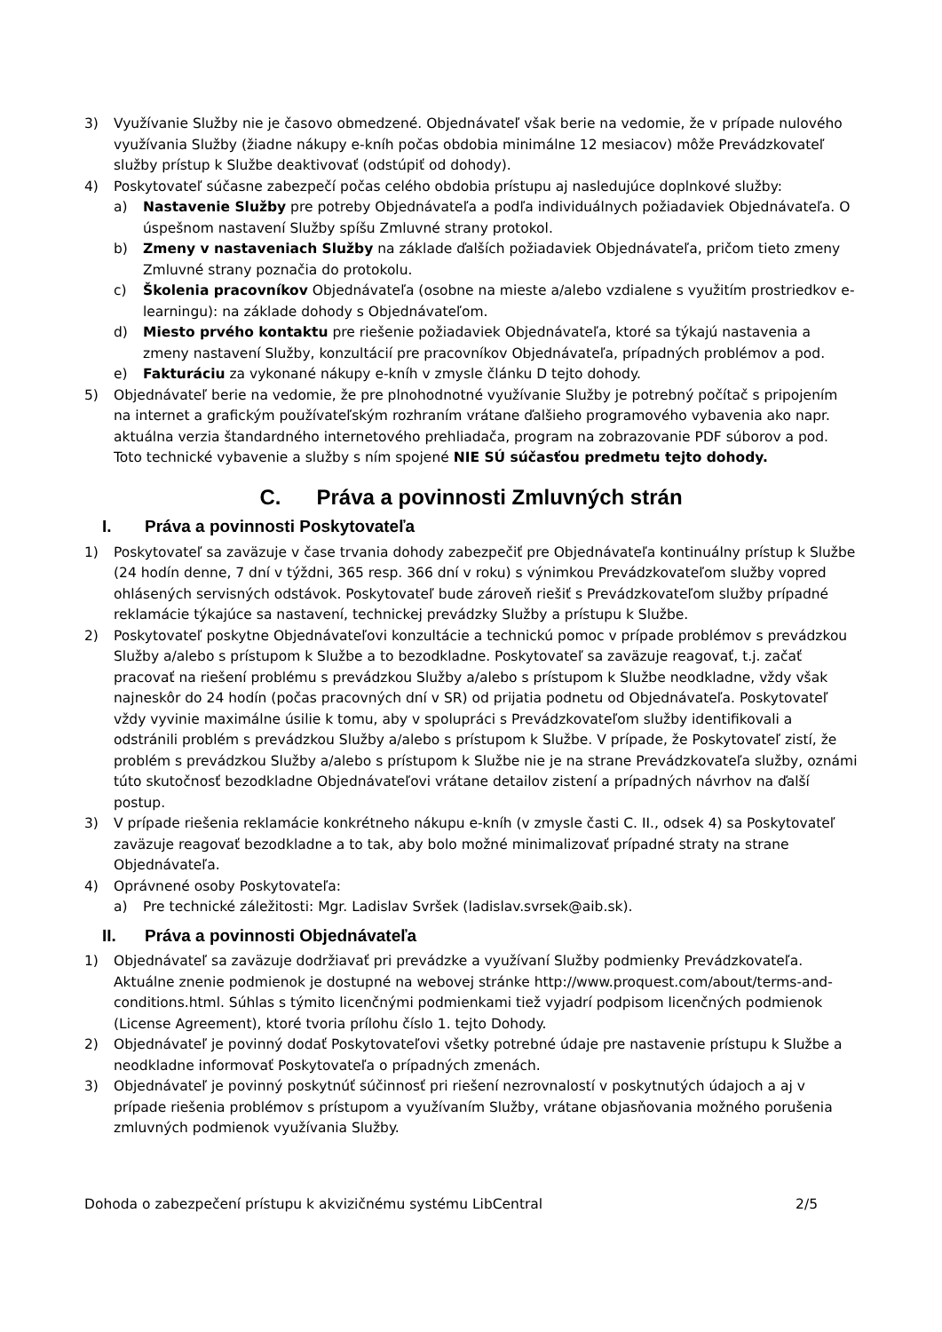3) Využívanie Služby nie je časovo obmedzené. Objednávateľ však berie na vedomie, že v prípade nulového využívania Služby (žiadne nákupy e-kníh počas obdobia minimálne 12 mesiacov) môže Prevádzkovateľ služby prístup k Službe deaktivovať (odstúpiť od dohody).
4) Poskytovateľ súčasne zabezpečí počas celého obdobia prístupu aj nasledujúce doplnkové služby:
a) Nastavenie Služby pre potreby Objednávateľa a podľa individuálnych požiadaviek Objednávateľa. O úspešnom nastavení Služby spíšu Zmluvné strany protokol.
b) Zmeny v nastaveniach Služby na základe ďalších požiadaviek Objednávateľa, pričom tieto zmeny Zmluvné strany poznačia do protokolu.
c) Školenia pracovníkov Objednávateľa (osobne na mieste a/alebo vzdialene s využitím prostriedkov e-learningu): na základe dohody s Objednávateľom.
d) Miesto prvého kontaktu pre riešenie požiadaviek Objednávateľa, ktoré sa týkajú nastavenia a zmeny nastavení Služby, konzultácií pre pracovníkov Objednávateľa, prípadných problémov a pod.
e) Fakturáciu za vykonané nákupy e-kníh v zmysle článku D tejto dohody.
5) Objednávateľ berie na vedomie, že pre plnohodnotné využívanie Služby je potrebný počítač s pripojením na internet a grafickým používateľským rozhraním vrátane ďalšieho programového vybavenia ako napr. aktuálna verzia štandardného internetového prehliadača, program na zobrazovanie PDF súborov a pod. Toto technické vybavenie a služby s ním spojené NIE SÚ súčasťou predmetu tejto dohody.
C. Práva a povinnosti Zmluvných strán
I. Práva a povinnosti Poskytovateľa
1) Poskytovateľ sa zaväzuje v čase trvania dohody zabezpečiť pre Objednávateľa kontinuálny prístup k Službe (24 hodín denne, 7 dní v týždni, 365 resp. 366 dní v roku) s výnimkou Prevádzkovateľom služby vopred ohlásených servisných odstávok. Poskytovateľ bude zároveň riešiť s Prevádzkovateľom služby prípadné reklamácie týkajúce sa nastavení, technickej prevádzky Služby a prístupu k Službe.
2) Poskytovateľ poskytne Objednávateľovi konzultácie a technickú pomoc v prípade problémov s prevádzkou Služby a/alebo s prístupom k Službe a to bezodkladne. Poskytovateľ sa zaväzuje reagovať, t.j. začať pracovať na riešení problému s prevádzkou Služby a/alebo s prístupom k Službe neodkladne, vždy však najneskôr do 24 hodín (počas pracovných dní v SR) od prijatia podnetu od Objednávateľa. Poskytovateľ vždy vyvinie maximálne úsilie k tomu, aby v spolupráci s Prevádzkovateľom služby identifikovali a odstránili problém s prevádzkou Služby a/alebo s prístupom k Službe. V prípade, že Poskytovateľ zistí, že problém s prevádzkou Služby a/alebo s prístupom k Službe nie je na strane Prevádzkovateľa služby, oznámi túto skutočnosť bezodkladne Objednávateľovi vrátane detailov zistení a prípadných návrhov na ďalší postup.
3) V prípade riešenia reklamácie konkrétneho nákupu e-kníh (v zmysle časti C. II., odsek 4) sa Poskytovateľ zaväzuje reagovať bezodkladne a to tak, aby bolo možné minimalizovať prípadné straty na strane Objednávateľa.
4) Oprávnené osoby Poskytovateľa:
a) Pre technické záležitosti: Mgr. Ladislav Svršek (ladislav.svrsek@aib.sk).
II. Práva a povinnosti Objednávateľa
1) Objednávateľ sa zaväzuje dodržiavať pri prevádzke a využívaní Služby podmienky Prevádzkovateľa. Aktuálne znenie podmienok je dostupné na webovej stránke http://www.proquest.com/about/terms-and-conditions.html. Súhlas s týmito licenčnými podmienkami tiež vyjadrí podpisom licenčných podmienok (License Agreement), ktoré tvoria prílohu číslo 1. tejto Dohody.
2) Objednávateľ je povinný dodať Poskytovateľovi všetky potrebné údaje pre nastavenie prístupu k Službe a neodkladne informovať Poskytovateľa o prípadných zmenách.
3) Objednávateľ je povinný poskytnúť súčinnosť pri riešení nezrovnalostí v poskytnutých údajoch a aj v prípade riešenia problémov s prístupom a využívaním Služby, vrátane objasňovania možného porušenia zmluvných podmienok využívania Služby.
Dohoda o zabezpečení prístupu k akvizičnému systému LibCentral 2/5